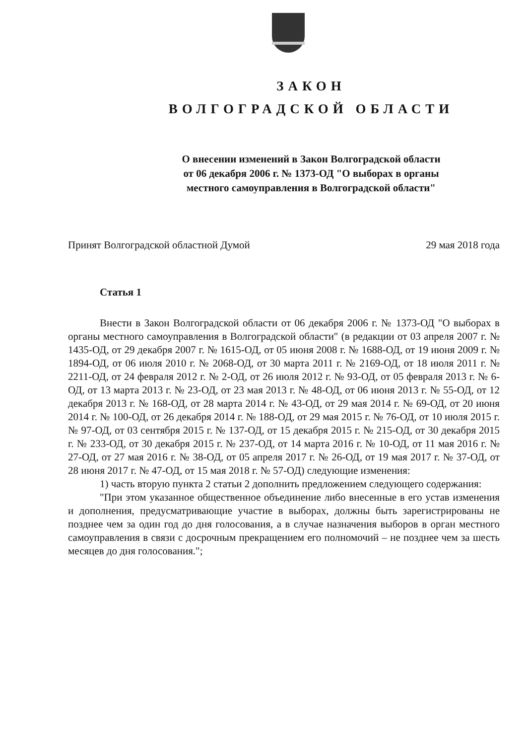ЗАКОН
ВОЛГОГРАДСКОЙ ОБЛАСТИ
О внесении изменений в Закон Волгоградской области
от 06 декабря 2006 г. № 1373-ОД "О выборах в органы
местного самоуправления в Волгоградской области"
Принят Волгоградской областной Думой 29 мая 2018 года
Статья 1
Внести в Закон Волгоградской области от 06 декабря 2006 г. № 1373-ОД "О выборах в органы местного самоуправления в Волгоградской области" (в редакции от 03 апреля 2007 г. № 1435-ОД, от 29 декабря 2007 г. № 1615-ОД, от 05 июня 2008 г. № 1688-ОД, от 19 июня 2009 г. № 1894-ОД, от 06 июля 2010 г. № 2068-ОД, от 30 марта 2011 г. № 2169-ОД, от 18 июля 2011 г. № 2211-ОД, от 24 февраля 2012 г. № 2-ОД, от 26 июля 2012 г. № 93-ОД, от 05 февраля 2013 г. № 6-ОД, от 13 марта 2013 г. № 23-ОД, от 23 мая 2013 г. № 48-ОД, от 06 июня 2013 г. № 55-ОД, от 12 декабря 2013 г. № 168-ОД, от 28 марта 2014 г. № 43-ОД, от 29 мая 2014 г. № 69-ОД, от 20 июня 2014 г. № 100-ОД, от 26 декабря 2014 г. № 188-ОД, от 29 мая 2015 г. № 76-ОД, от 10 июля 2015 г. № 97-ОД, от 03 сентября 2015 г. № 137-ОД, от 15 декабря 2015 г. № 215-ОД, от 30 декабря 2015 г. № 233-ОД, от 30 декабря 2015 г. № 237-ОД, от 14 марта 2016 г. № 10-ОД, от 11 мая 2016 г. № 27-ОД, от 27 мая 2016 г. № 38-ОД, от 05 апреля 2017 г. № 26-ОД, от 19 мая 2017 г. № 37-ОД, от 28 июня 2017 г. № 47-ОД, от 15 мая 2018 г. № 57-ОД) следующие изменения:
1) часть вторую пункта 2 статьи 2 дополнить предложением следующего содержания:
"При этом указанное общественное объединение либо внесенные в его устав изменения и дополнения, предусматривающие участие в выборах, должны быть зарегистрированы не позднее чем за один год до дня голосования, а в случае назначения выборов в орган местного самоуправления в связи с досрочным прекращением его полномочий – не позднее чем за шесть месяцев до дня голосования.";